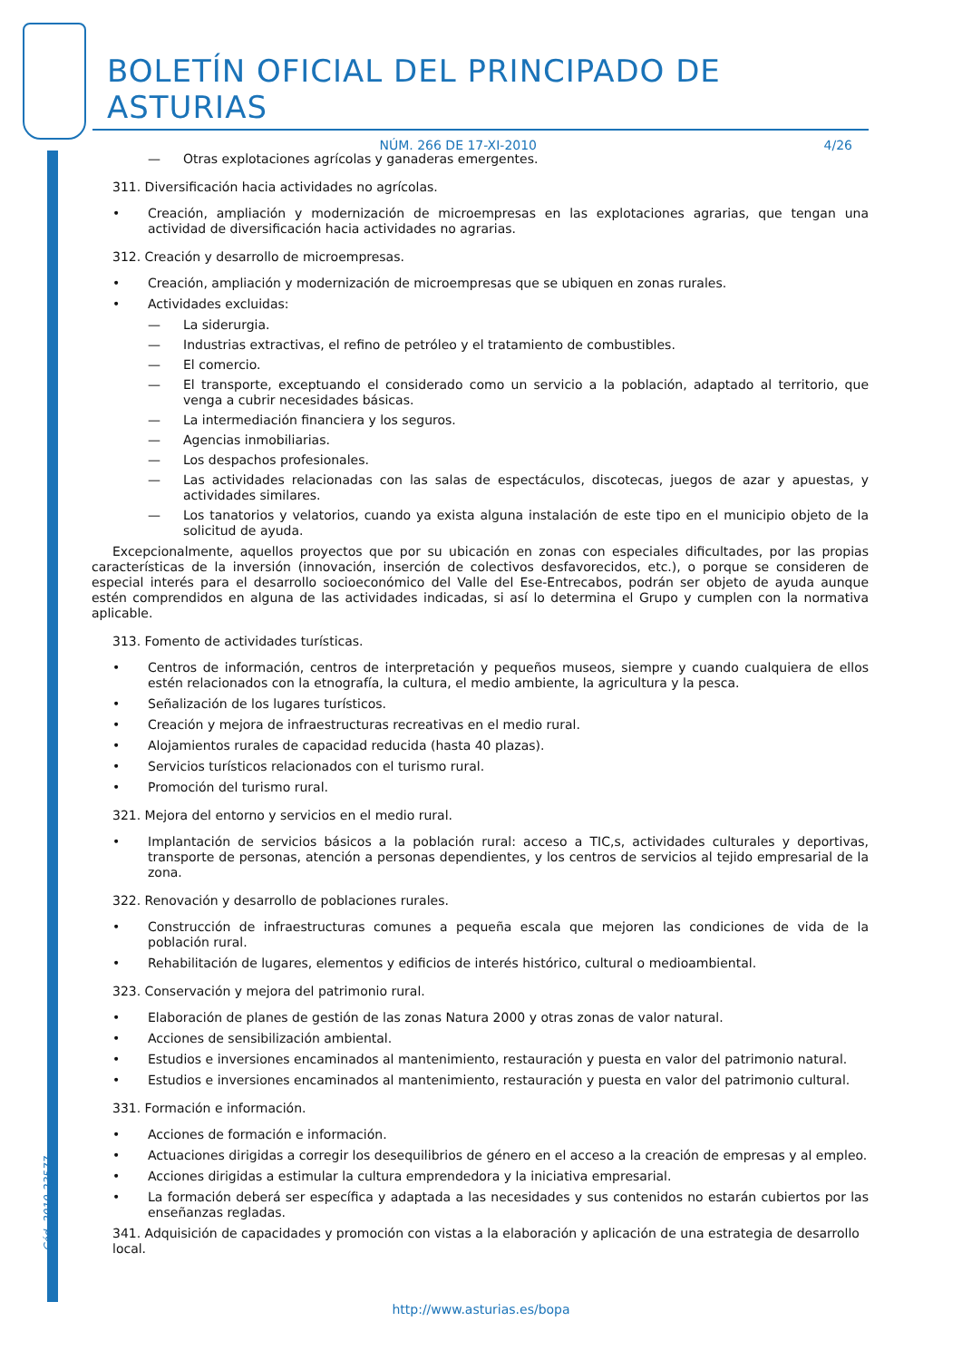Cód. 2010-23577
BOLETÍN OFICIAL DEL PRINCIPADO DE ASTURIAS
NÚM. 266 DE 17-XI-2010 4/26
— Otras explotaciones agrícolas y ganaderas emergentes.
311. Diversificación hacia actividades no agrícolas.
• Creación, ampliación y modernización de microempresas en las explotaciones agrarias, que tengan una actividad de diversificación hacia actividades no agrarias.
312. Creación y desarrollo de microempresas.
• Creación, ampliación y modernización de microempresas que se ubiquen en zonas rurales.
• Actividades excluidas:
— La siderurgia.
— Industrias extractivas, el refino de petróleo y el tratamiento de combustibles.
— El comercio.
— El transporte, exceptuando el considerado como un servicio a la población, adaptado al territorio, que venga a cubrir necesidades básicas.
— La intermediación financiera y los seguros.
— Agencias inmobiliarias.
— Los despachos profesionales.
— Las actividades relacionadas con las salas de espectáculos, discotecas, juegos de azar y apuestas, y actividades similares.
— Los tanatorios y velatorios, cuando ya exista alguna instalación de este tipo en el municipio objeto de la solicitud de ayuda.
Excepcionalmente, aquellos proyectos que por su ubicación en zonas con especiales dificultades, por las propias características de la inversión (innovación, inserción de colectivos desfavorecidos, etc.), o porque se consideren de especial interés para el desarrollo socioeconómico del Valle del Ese-Entrecabos, podrán ser objeto de ayuda aunque estén comprendidos en alguna de las actividades indicadas, si así lo determina el Grupo y cumplen con la normativa aplicable.
313. Fomento de actividades turísticas.
• Centros de información, centros de interpretación y pequeños museos, siempre y cuando cualquiera de ellos estén relacionados con la etnografía, la cultura, el medio ambiente, la agricultura y la pesca.
• Señalización de los lugares turísticos.
• Creación y mejora de infraestructuras recreativas en el medio rural.
• Alojamientos rurales de capacidad reducida (hasta 40 plazas).
• Servicios turísticos relacionados con el turismo rural.
• Promoción del turismo rural.
321. Mejora del entorno y servicios en el medio rural.
• Implantación de servicios básicos a la población rural: acceso a TIC,s, actividades culturales y deportivas, transporte de personas, atención a personas dependientes, y los centros de servicios al tejido empresarial de la zona.
322. Renovación y desarrollo de poblaciones rurales.
• Construcción de infraestructuras comunes a pequeña escala que mejoren las condiciones de vida de la población rural.
• Rehabilitación de lugares, elementos y edificios de interés histórico, cultural o medioambiental.
323. Conservación y mejora del patrimonio rural.
• Elaboración de planes de gestión de las zonas Natura 2000 y otras zonas de valor natural.
• Acciones de sensibilización ambiental.
• Estudios e inversiones encaminados al mantenimiento, restauración y puesta en valor del patrimonio natural.
• Estudios e inversiones encaminados al mantenimiento, restauración y puesta en valor del patrimonio cultural.
331. Formación e información.
• Acciones de formación e información.
• Actuaciones dirigidas a corregir los desequilibrios de género en el acceso a la creación de empresas y al empleo.
• Acciones dirigidas a estimular la cultura emprendedora y la iniciativa empresarial.
• La formación deberá ser específica y adaptada a las necesidades y sus contenidos no estarán cubiertos por las enseñanzas regladas.
341. Adquisición de capacidades y promoción con vistas a la elaboración y aplicación de una estrategia de desarrollo local.
http://www.asturias.es/bopa